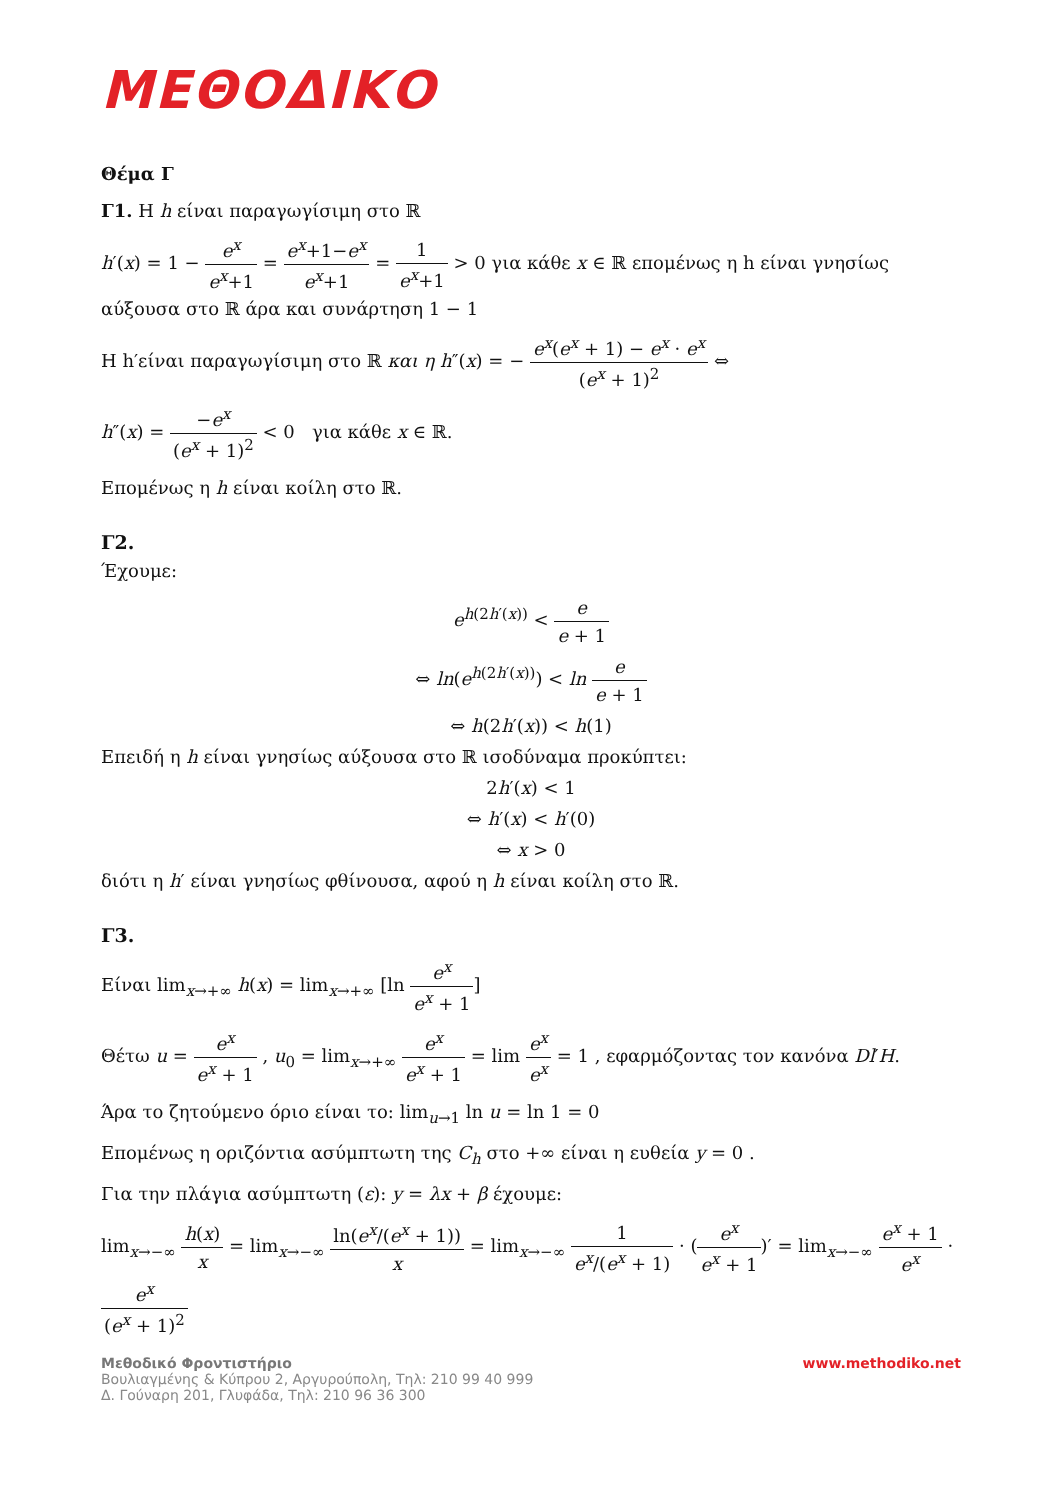ΜΕΘΟΔΙΚΟ
Θέμα Γ
Γ1. Η h είναι παραγωγίσιμη στο ℝ
h′(x) = 1 − e<sup>x</sup> e<sup>x</sup>+1 = e<sup>x</sup>+1−e<sup>x</sup> e<sup>x</sup>+1 = 1 e<sup>x</sup>+1 > 0 για κάθε x ∈ ℝ επομένως η h είναι γνησίως αύξουσα στο ℝ άρα και συνάρτηση 1 − 1
Η h′είναι παραγωγίσιμη στο ℝ και η h″(x) = − e<sup>x</sup>(e<sup>x</sup> + 1) − e<sup>x</sup> · e<sup>x</sup> (e<sup>x</sup> + 1)<sup>2</sup> ⇔
h″(x) = −e<sup>x</sup> (e<sup>x</sup> + 1)<sup>2</sup> < 0 για κάθε x ∈ ℝ.
Επομένως η h είναι κοίλη στο ℝ.
Γ2.
Έχουμε:
e<sup>h(2h′(x))</sup> < e e + 1
⇔ ln(e<sup>h(2h′(x))</sup>) < ln e e + 1
⇔ h(2h′(x)) < h(1)
Επειδή η h είναι γνησίως αύξουσα στο ℝ ισοδύναμα προκύπτει:
2h′(x) < 1
⇔ h′(x) < h′(0)
⇔ x > 0
διότι η h′ είναι γνησίως φθίνουσα, αφού η h είναι κοίλη στο ℝ.
Γ3.
Είναι lim<sub>x→+∞</sub> h(x) = lim<sub>x→+∞</sub> [ln e<sup>x</sup> e<sup>x</sup> + 1]
Θέτω u = e<sup>x</sup> e<sup>x</sup> + 1 , u<sub>0</sub> = lim<sub>x→+∞</sub> e<sup>x</sup> e<sup>x</sup> + 1 = lim e<sup>x</sup> e<sup>x</sup> = 1 , εφαρμόζοντας τον κανόνα Dl′H.
Άρα το ζητούμενο όριο είναι το: lim<sub>u→1</sub> ln u = ln 1 = 0
Επομένως η οριζόντια ασύμπτωτη της C<sub>h</sub> στο +∞ είναι η ευθεία y = 0 .
Για την πλάγια ασύμπτωτη (ε): y = λx + β έχουμε:
lim<sub>x→−∞</sub> h(x) x = lim<sub>x→−∞</sub> ln(e<sup>x</sup>/(e<sup>x</sup> + 1)) x = lim<sub>x→−∞</sub> 1 e<sup>x</sup>/(e<sup>x</sup> + 1) · (e<sup>x</sup> e<sup>x</sup> + 1)′ = lim<sub>x→−∞</sub> e<sup>x</sup> + 1 e<sup>x</sup> · e<sup>x</sup> (e<sup>x</sup> + 1)<sup>2</sup>
www.methodiko.net Μεθοδικό Φροντιστήριο
Βουλιαγμένης & Κύπρου 2, Αργυρούπολη, Τηλ: 210 99 40 999
Δ. Γούναρη 201, Γλυφάδα, Τηλ: 210 96 36 300